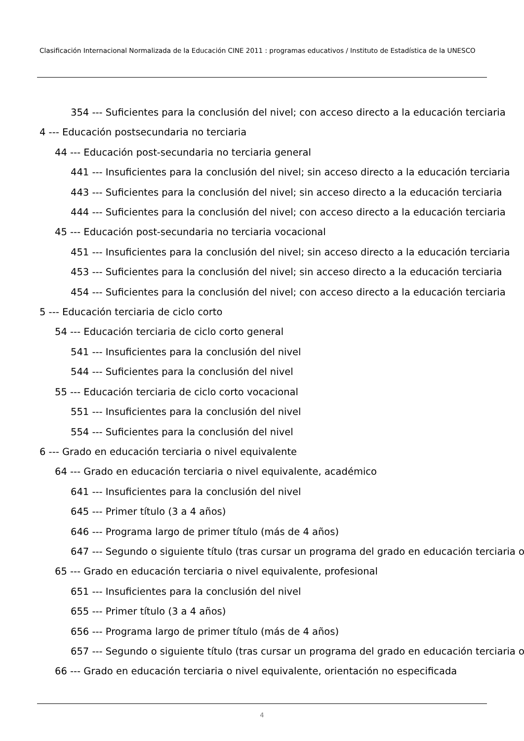Clasificación Internacional Normalizada de la Educación CINE 2011 : programas educativos / Instituto de Estadística de la UNESCO
354 --- Suficientes para la conclusión del nivel; con acceso directo a la educación terciaria
4 --- Educación postsecundaria no terciaria
44 --- Educación post-secundaria no terciaria general
441 --- Insuficientes para la conclusión del nivel; sin acceso directo a la educación terciaria
443 --- Suficientes para la conclusión del nivel; sin acceso directo a la educación terciaria
444 --- Suficientes para la conclusión del nivel; con acceso directo a la educación terciaria
45 --- Educación post-secundaria no terciaria vocacional
451 --- Insuficientes para la conclusión del nivel; sin acceso directo a la educación terciaria
453 --- Suficientes para la conclusión del nivel; sin acceso directo a la educación terciaria
454 --- Suficientes para la conclusión del nivel; con acceso directo a la educación terciaria
5 --- Educación terciaria de ciclo corto
54 --- Educación terciaria de ciclo corto general
541 --- Insuficientes para la conclusión del nivel
544 --- Suficientes para la conclusión del nivel
55 --- Educación terciaria de ciclo corto vocacional
551 --- Insuficientes para la conclusión del nivel
554 --- Suficientes para la conclusión del nivel
6 --- Grado en educación terciaria o nivel equivalente
64 --- Grado en educación terciaria o nivel equivalente, académico
641 --- Insuficientes para la conclusión del nivel
645 --- Primer título (3 a 4 años)
646 --- Programa largo de primer título (más de 4 años)
647 --- Segundo o siguiente título (tras cursar un programa del grado en educación terciaria o
65 --- Grado en educación terciaria o nivel equivalente, profesional
651 --- Insuficientes para la conclusión del nivel
655 --- Primer título (3 a 4 años)
656 --- Programa largo de primer título (más de 4 años)
657 --- Segundo o siguiente título (tras cursar un programa del grado en educación terciaria o
66 --- Grado en educación terciaria o nivel equivalente, orientación no especificada
4